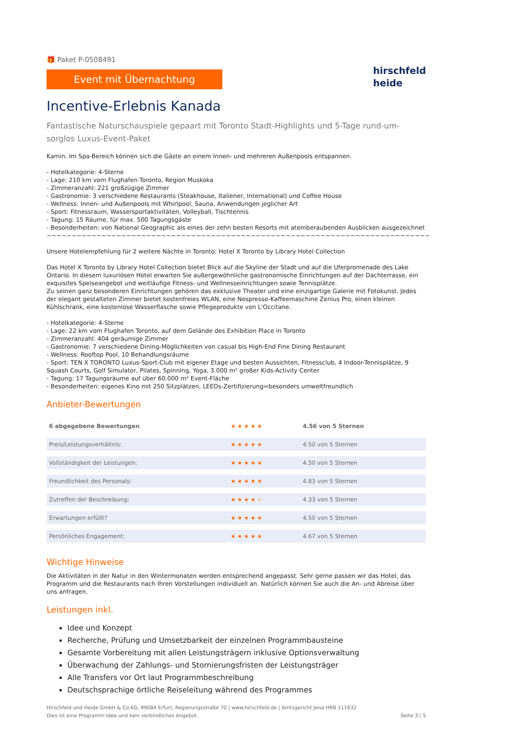🎁 Paket P-0508491
Event mit Übernachtung
hirschfeld
heide
Incentive-Erlebnis Kanada
Fantastische Naturschauspiele gepaart mit Toronto Stadt-Highlights und 5-Tage rund-um-sorglos Luxus-Event-Paket
Kamin. Im Spa-Bereich können sich die Gäste an einem Innen- und mehreren Außenpools entspannen.
- Hotelkategorie: 4-Sterne
- Lage: 210 km vom Flughafen Toronto, Region Muskoka
- Zimmeranzahl: 221 großzügige Zimmer
- Gastronomie: 3 verschiedene Restaurants (Steakhouse, Italiener, International) und Coffee House
- Wellness: Innen- und Außenpools mit Whirlpool, Sauna, Anwendungen jeglicher Art
- Sport: Fitnessraum, Wassersportaktivitäten, Volleyball, Tischtennis
- Tagung: 15 Räume, für max. 500 Tagungsgäste
- Besonderheiten: von National Geographic als eines der zehn besten Resorts mit atemberaubenden Ausblicken ausgezeichnet
~~~~~~~~~~~~~~~~~~~~~~~~~~~~~~~~~~~~~~~~~~~~~~~~~~~~~~~~~~~~~~~~~~~~~~~~~~~~~
Unsere Hotelempfehlung für 2 weitere Nächte in Toronto: Hotel X Toronto by Library Hotel Collection
Das Hotel X Toronto by Library Hotel Collection bietet Blick auf die Skyline der Stadt und auf die Uferpromenade des Lake Ontario. In diesem luxuriösen Hotel erwarten Sie außergewöhnliche gastronomische Einrichtungen auf der Dachterrasse, ein exquisites Speiseangebot und weitläufige Fitness- und Wellnesseinrichtungen sowie Tennisplätze.
Zu seinen ganz besonderen Einrichtungen gehören das exklusive Theater und eine einzigartige Galerie mit Fotokunst. Jedes der elegant gestalteten Zimmer bietet kostenfreies WLAN, eine Nespresso-Kaffeemaschine Zenius Pro, einen kleinen Kühlschrank, eine kostenlose Wasserflasche sowie Pflegeprodukte von L'Occitane.
- Hotelkategorie: 4-Sterne
- Lage: 22 km vom Flughafen Toronto, auf dem Gelände des Exhibition Place in Toronto
- Zimmeranzahl: 404 geräumige Zimmer
- Gastronomie: 7 verschiedene Dining-Möglichkeiten von casual bis High-End Fine Dining Restaurant
- Wellness: Rooftop Pool, 10 Behandlungsräume
- Sport: TEN X TORONTO Luxus-Sport-Club mit eigener Etage und besten Aussichten, Fitnessclub, 4 Indoor-Tennisplätze, 9 Squash Courts, Golf Simulator, Pilates, Spinning, Yoga, 3.000 m² großer Kids-Activity Center
- Tagung: 17 Tagungsräume auf über 60.000 m² Event-Fläche
- Besonderheiten: eigenes Kino mit 250 Sitzplätzen, LEEDs-Zertifizierung=besonders umweltfreundlich
Anbieter-Bewertungen
| 6 abgegebene Bewertungen | ★★★★★ | 4.56 von 5 Sternen |
| Preis/Leistungsverhältnis: | ★★★★★ | 4.50 von 5 Sternen |
| Vollständigkeit der Leistungen: | ★★★★★ | 4.50 von 5 Sternen |
| Freundlichkeit des Personals: | ★★★★★ | 4.83 von 5 Sternen |
| Zutreffen der Beschreibung: | ★★★★☆ | 4.33 von 5 Sternen |
| Erwartungen erfüllt? | ★★★★★ | 4.50 von 5 Sternen |
| Persönliches Engagement: | ★★★★★ | 4.67 von 5 Sternen |
Wichtige Hinweise
Die Aktivitäten in der Natur in den Wintermonaten werden entsprechend angepasst. Sehr gerne passen wir das Hotel, das Programm und die Restaurants nach Ihren Vorstellungen individuell an. Natürlich können Sie auch die An- und Abreise über uns anfragen.
Leistungen inkl.
Idee und Konzept
Recherche, Prüfung und Umsetzbarkeit der einzelnen Programmbausteine
Gesamte Vorbereitung mit allen Leistungsträgern inklusive Optionsverwaltung
Überwachung der Zahlungs- und Stornierungsfristen der Leistungsträger
Alle Transfers vor Ort laut Programmbeschreibung
Deutschsprachige örtliche Reiseleitung während des Programmes
Hirschfeld und Heide GmbH & Co.KG, 99084 Erfurt, Regierungsstraße 70 | www.hirschfeld.de | Amtsgericht Jena HRB 111632
Dies ist eine Programm-Idee und kein verbindliches Angebot.
Seite 3 / 5